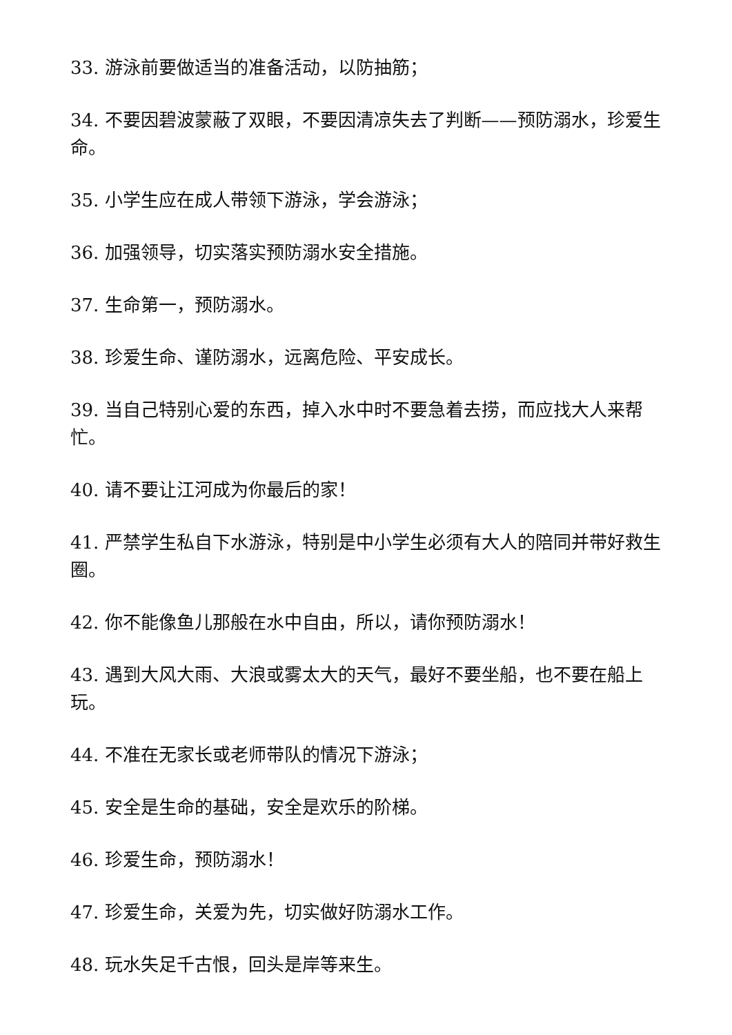33. 游泳前要做适当的准备活动，以防抽筋；
34. 不要因碧波蒙蔽了双眼，不要因清凉失去了判断——预防溺水，珍爱生命。
35. 小学生应在成人带领下游泳，学会游泳；
36. 加强领导，切实落实预防溺水安全措施。
37. 生命第一，预防溺水。
38. 珍爱生命、谨防溺水，远离危险、平安成长。
39. 当自己特别心爱的东西，掉入水中时不要急着去捞，而应找大人来帮忙。
40. 请不要让江河成为你最后的家！
41. 严禁学生私自下水游泳，特别是中小学生必须有大人的陪同并带好救生圈。
42. 你不能像鱼儿那般在水中自由，所以，请你预防溺水！
43. 遇到大风大雨、大浪或雾太大的天气，最好不要坐船，也不要在船上玩。
44. 不准在无家长或老师带队的情况下游泳；
45. 安全是生命的基础，安全是欢乐的阶梯。
46. 珍爱生命，预防溺水！
47. 珍爱生命，关爱为先，切实做好防溺水工作。
48. 玩水失足千古恨，回头是岸等来生。